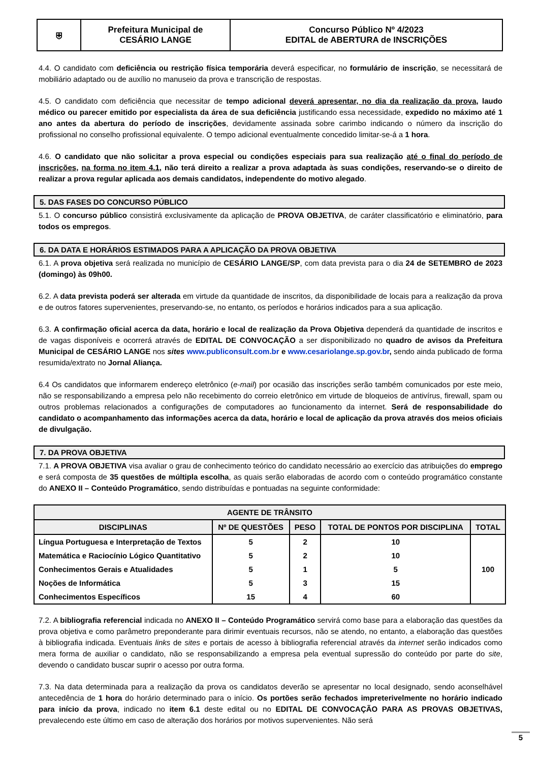| ⛨ | Prefeitura Municipal de CESÁRIO LANGE | Concurso Público Nº 4/2023 EDITAL de ABERTURA de INSCRIÇÕES |
4.4. O candidato com deficiência ou restrição física temporária deverá especificar, no formulário de inscrição, se necessitará de mobiliário adaptado ou de auxílio no manuseio da prova e transcrição de respostas.
4.5. O candidato com deficiência que necessitar de tempo adicional deverá apresentar, no dia da realização da prova, laudo médico ou parecer emitido por especialista da área de sua deficiência justificando essa necessidade, expedido no máximo até 1 ano antes da abertura do período de inscrições, devidamente assinada sobre carimbo indicando o número da inscrição do profissional no conselho profissional equivalente. O tempo adicional eventualmente concedido limitar-se-á a 1 hora.
4.6. O candidato que não solicitar a prova especial ou condições especiais para sua realização até o final do período de inscrições, na forma no item 4.1, não terá direito a realizar a prova adaptada às suas condições, reservando-se o direito de realizar a prova regular aplicada aos demais candidatos, independente do motivo alegado.
5. DAS FASES DO CONCURSO PÚBLICO
5.1. O concurso público consistirá exclusivamente da aplicação de PROVA OBJETIVA, de caráter classificatório e eliminatório, para todos os empregos.
6. DA DATA E HORÁRIOS ESTIMADOS PARA A APLICAÇÃO DA PROVA OBJETIVA
6.1. A prova objetiva será realizada no município de CESÁRIO LANGE/SP, com data prevista para o dia 24 de SETEMBRO de 2023 (domingo) às 09h00.
6.2. A data prevista poderá ser alterada em virtude da quantidade de inscritos, da disponibilidade de locais para a realização da prova e de outros fatores supervenientes, preservando-se, no entanto, os períodos e horários indicados para a sua aplicação.
6.3. A confirmação oficial acerca da data, horário e local de realização da Prova Objetiva dependerá da quantidade de inscritos e de vagas disponíveis e ocorrerá através de EDITAL DE CONVOCAÇÃO a ser disponibilizado no quadro de avisos da Prefeitura Municipal de CESÁRIO LANGE nos sites www.publiconsult.com.br e www.cesariolange.sp.gov.br, sendo ainda publicado de forma resumida/extrato no Jornal Aliança.
6.4 Os candidatos que informarem endereço eletrônico (e-mail) por ocasião das inscrições serão também comunicados por este meio, não se responsabilizando a empresa pelo não recebimento do correio eletrônico em virtude de bloqueios de antivírus, firewall, spam ou outros problemas relacionados a configurações de computadores ao funcionamento da internet. Será de responsabilidade do candidato o acompanhamento das informações acerca da data, horário e local de aplicação da prova através dos meios oficiais de divulgação.
7. DA PROVA OBJETIVA
7.1. A PROVA OBJETIVA visa avaliar o grau de conhecimento teórico do candidato necessário ao exercício das atribuições do emprego e será composta de 35 questões de múltipla escolha, as quais serão elaboradas de acordo com o conteúdo programático constante do ANEXO II – Conteúdo Programático, sendo distribuídas e pontuadas na seguinte conformidade:
| AGENTE DE TRÂNSITO | | | | |
| --- | --- | --- | --- | --- |
| DISCIPLINAS | Nº DE QUESTÕES | PESO | TOTAL DE PONTOS POR DISCIPLINA | TOTAL |
| Língua Portuguesa e Interpretação de Textos | 5 | 2 | 10 | 100 |
| Matemática e Raciocínio Lógico Quantitativo | 5 | 2 | 10 | |
| Conhecimentos Gerais e Atualidades | 5 | 1 | 5 | |
| Noções de Informática | 5 | 3 | 15 | |
| Conhecimentos Específicos | 15 | 4 | 60 | |
7.2. A bibliografia referencial indicada no ANEXO II – Conteúdo Programático servirá como base para a elaboração das questões da prova objetiva e como parâmetro preponderante para dirimir eventuais recursos, não se atendo, no entanto, a elaboração das questões à bibliografia indicada. Eventuais links de sites e portais de acesso à bibliografia referencial através da internet serão indicados como mera forma de auxiliar o candidato, não se responsabilizando a empresa pela eventual supressão do conteúdo por parte do site, devendo o candidato buscar suprir o acesso por outra forma.
7.3. Na data determinada para a realização da prova os candidatos deverão se apresentar no local designado, sendo aconselhável antecedência de 1 hora do horário determinado para o início. Os portões serão fechados impreterivelmente no horário indicado para início da prova, indicado no item 6.1 deste edital ou no EDITAL DE CONVOCAÇÃO PARA AS PROVAS OBJETIVAS, prevalecendo este último em caso de alteração dos horários por motivos supervenientes. Não será
5